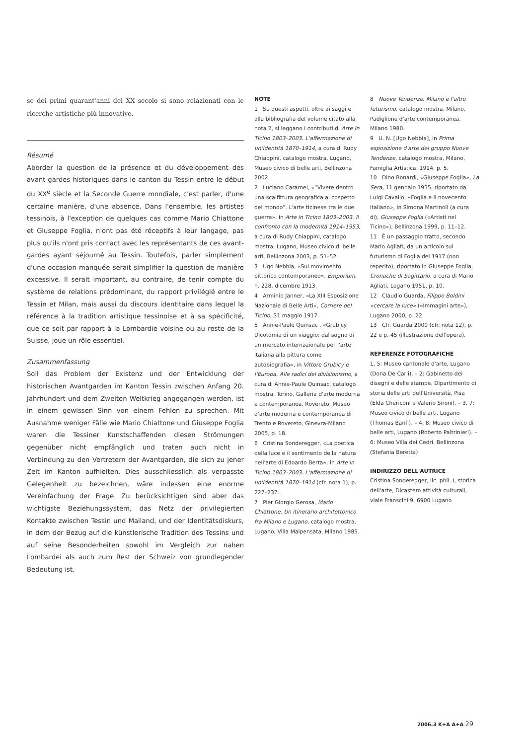se dei primi quarant'anni del XX secolo si sono relazionati con le ricerche artistiche più innovative.
Résumé
Aborder la question de la présence et du développement des avant-gardes historiques dans le canton du Tessin entre le début du XX<sup>e</sup> siècle et la Seconde Guerre mondiale, c'est parler, d'une certaine manière, d'une absence. Dans l'ensemble, les artistes tessinois, à l'exception de quelques cas comme Mario Chiattone et Giuseppe Foglia, n'ont pas été réceptifs à leur langage, pas plus qu'ils n'ont pris contact avec les représentants de ces avant-gardes ayant séjourné au Tessin. Toutefois, parler simplement d'une occasion manquée serait simplifier la question de manière excessive. Il serait important, au contraire, de tenir compte du système de relations prédominant, du rapport privilégié entre le Tessin et Milan, mais aussi du discours identitaire dans lequel la référence à la tradition artistique tessinoise et à sa spécificité, que ce soit par rapport à la Lombardie voisine ou au reste de la Suisse, joue un rôle essentiel.
Zusammenfassung
Soll das Problem der Existenz und der Entwicklung der historischen Avantgarden im Kanton Tessin zwischen Anfang 20. Jahrhundert und dem Zweiten Weltkrieg angegangen werden, ist in einem gewissen Sinn von einem Fehlen zu sprechen. Mit Ausnahme weniger Fälle wie Mario Chiattone und Giuseppe Foglia waren die Tessiner Kunstschaffenden diesen Strömungen gegenüber nicht empfänglich und traten auch nicht in Verbindung zu den Vertretern der Avantgarden, die sich zu jener Zeit im Kanton aufhielten. Dies ausschliesslich als verpasste Gelegenheit zu bezeichnen, wäre indessen eine enorme Vereinfachung der Frage. Zu berücksichtigen sind aber das wichtigste Beziehungssystem, das Netz der privilegierten Kontakte zwischen Tessin und Mailand, und der Identitätsdiskurs, in dem der Bezug auf die künstlerische Tradition des Tessins und auf seine Besonderheiten sowohl im Vergleich zur nahen Lombardei als auch zum Rest der Schweiz von grundlegender Bedeutung ist.
NOTE
1 Su questi aspetti, oltre ai saggi e alla bibliografia del volume citato alla nota 2, si leggano i contributi di Arte in Ticino 1803–2003. L'affermazione di un'identità 1870–1914, a cura di Rudy Chiappini, catalogo mostra, Lugano, Museo civico di belle arti, Bellinzona 2002.
2 Luciano Caramel, «“Vivere dentro una scalfittura geografica al cospetto del mondo”. L'arte ticinese tra le due guerre», in Arte in Ticino 1803–2003. Il confronto con la modernità 1914–1953, a cura di Rudy Chiappini, catalogo mostra, Lugano, Museo civico di belle arti, Bellinzona 2003, p. 51–52.
3 Ugo Nebbia, «Sul movimento pittorico contemporaneo», Emporium, n. 228, dicembre 1913.
4 Arminio Janner, «La XIII Esposizione Nazionale di Belle Arti», Corriere del Ticino, 31 maggio 1917.
5 Annie-Paule Quinsac , «Grubicy. Dicotomia di un viaggio: dal sogno di un mercato internazionale per l'arte italiana alla pittura come autobiografia», in Vittore Grubicy e l'Europa. Alle radici del divisionismo, a cura di Annie-Paule Quinsac, catalogo mostra, Torino, Galleria d'arte moderna e contemporanea, Rovereto, Museo d'arte moderna e contemporanea di Trento e Rovereto, Ginevra-Milano 2005, p. 18.
6 Cristina Sonderegger, «La poetica della luce e il sentimento della natura nell'arte di Edoardo Berta», in Arte in Ticino 1803–2003. L'affermazione di un'identità 1870–1914 (cfr. nota 1), p. 227–237.
7 Pier Giorgio Gerosa, Mario Chiattone. Un itinerario architettonico fra Milano e Lugano, catalogo mostra, Lugano, Villa Malpensata, Milano 1985.
8 Nuove Tendenze. Milano e l'altro futurismo, catalogo mostra, Milano, Padiglione d'arte contemporanea, Milano 1980.
9 U. N. [Ugo Nebbia], in Prima esposizione d'arte del gruppo Nuove Tendenze, catalogo mostra, Milano, Famiglia Artistica, 1914, p. 5.
10 Dino Bonardi, «Giuseppe Foglia», La Sera, 11 gennaio 1935, riportato da Luigi Cavallo, «Foglia e il novecento italiano», in Simona Martinoli (a cura di), Giuseppe Foglia («Artisti nel Ticino»), Bellinzona 1999, p. 11–12.
11 È un passaggio tratto, secondo Mario Agliati, da un articolo sul futurismo di Foglia del 1917 (non reperito); riportato in Giuseppe Foglia, Cronache di Sagittario, a cura di Mario Agliati, Lugano 1951, p. 10.
12 Claudio Guarda, Filippo Boldini «cercare la luce» («Immagini arte»), Lugano 2000, p. 22.
13 Cfr. Guarda 2000 (cfr. nota 12), p. 22 e p. 45 (illustrazione dell'opera).
REFERENZE FOTOGRAFICHE
1, 5: Museo cantonale d'arte, Lugano (Dona De Carli). – 2: Gabinetto dei disegni e delle stampe, Dipartimento di storia delle arti dell'Università, Pisa (Elda Chericoni e Valerio Sironi). – 3, 7: Museo civico di belle arti, Lugano (Thomas Banfi). – 4, 8: Museo civico di belle arti, Lugano (Roberto Paltrinieri). – 6: Museo Villa dei Cedri, Bellinzona (Stefania Beretta)
INDIRIZZO DELL'AUTRICE
Cristina Sonderegger, lic. phil. I, storica dell'arte, Dicastero attività culturali, viale Franscini 9, 6900 Lugano
2006.3 K+A A+A 29